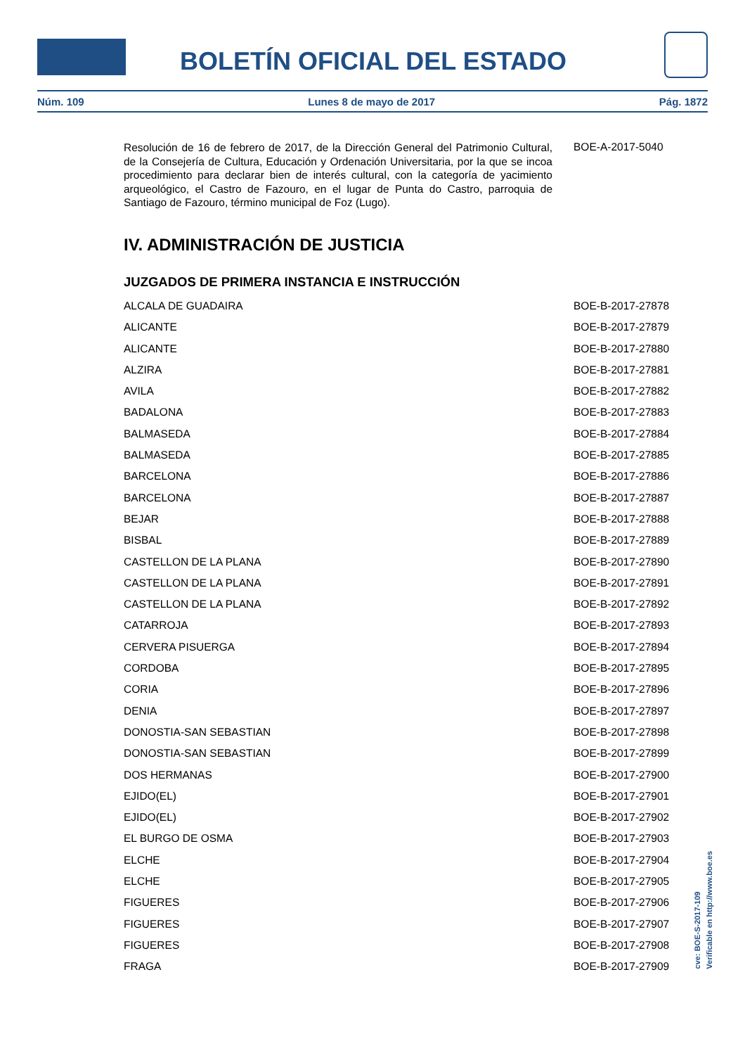BOLETÍN OFICIAL DEL ESTADO
Núm. 109 Lunes 8 de mayo de 2017 Pág. 1872
| Resolución de 16 de febrero de 2017, de la Dirección General del Patrimonio Cultural, de la Consejería de Cultura, Educación y Ordenación Universitaria, por la que se incoa procedimiento para declarar bien de interés cultural, con la categoría de yacimiento arqueológico, el Castro de Fazouro, en el lugar de Punta do Castro, parroquia de Santiago de Fazouro, término municipal de Foz (Lugo). | BOE-A-2017-5040 |
IV. ADMINISTRACIÓN DE JUSTICIA
JUZGADOS DE PRIMERA INSTANCIA E INSTRUCCIÓN
| ALCALA DE GUADAIRA | BOE-B-2017-27878 |
| ALICANTE | BOE-B-2017-27879 |
| ALICANTE | BOE-B-2017-27880 |
| ALZIRA | BOE-B-2017-27881 |
| AVILA | BOE-B-2017-27882 |
| BADALONA | BOE-B-2017-27883 |
| BALMASEDA | BOE-B-2017-27884 |
| BALMASEDA | BOE-B-2017-27885 |
| BARCELONA | BOE-B-2017-27886 |
| BARCELONA | BOE-B-2017-27887 |
| BEJAR | BOE-B-2017-27888 |
| BISBAL | BOE-B-2017-27889 |
| CASTELLON DE LA PLANA | BOE-B-2017-27890 |
| CASTELLON DE LA PLANA | BOE-B-2017-27891 |
| CASTELLON DE LA PLANA | BOE-B-2017-27892 |
| CATARROJA | BOE-B-2017-27893 |
| CERVERA PISUERGA | BOE-B-2017-27894 |
| CORDOBA | BOE-B-2017-27895 |
| CORIA | BOE-B-2017-27896 |
| DENIA | BOE-B-2017-27897 |
| DONOSTIA-SAN SEBASTIAN | BOE-B-2017-27898 |
| DONOSTIA-SAN SEBASTIAN | BOE-B-2017-27899 |
| DOS HERMANAS | BOE-B-2017-27900 |
| EJIDO(EL) | BOE-B-2017-27901 |
| EJIDO(EL) | BOE-B-2017-27902 |
| EL BURGO DE OSMA | BOE-B-2017-27903 |
| ELCHE | BOE-B-2017-27904 |
| ELCHE | BOE-B-2017-27905 |
| FIGUERES | BOE-B-2017-27906 |
| FIGUERES | BOE-B-2017-27907 |
| FIGUERES | BOE-B-2017-27908 |
| FRAGA | BOE-B-2017-27909 |
cve: BOE-S-2017-109
Verificable en http://www.boe.es